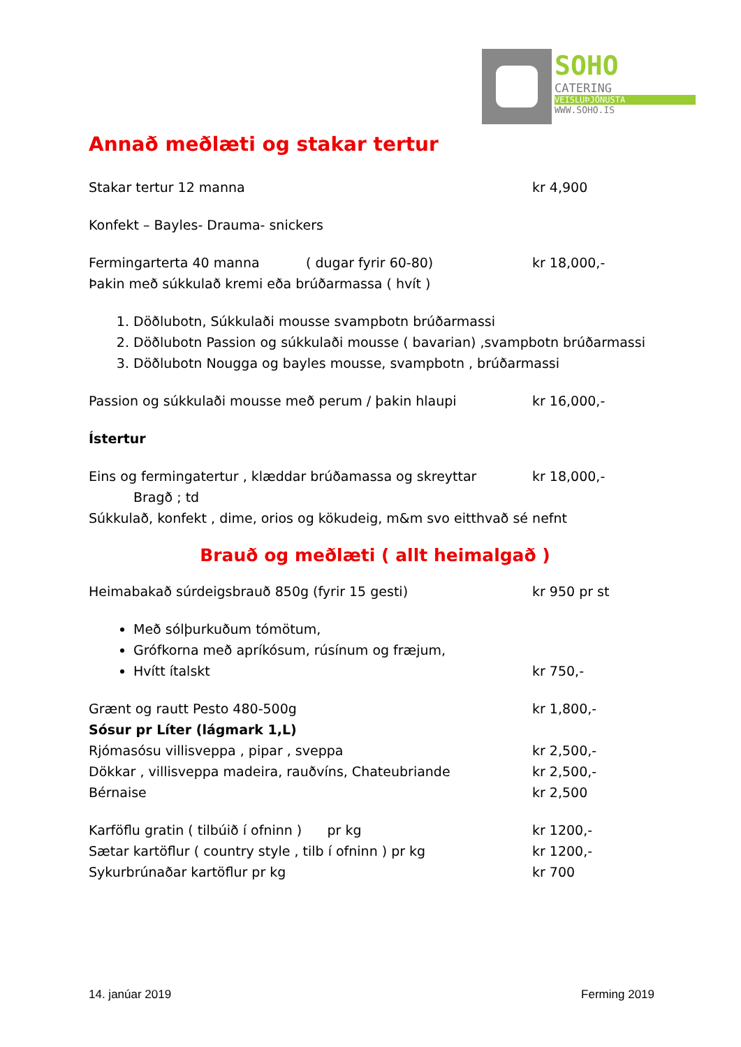SOHO
CATERING
VEISLUÞJÓNUSTA
WWW.SOHO.IS
Annað meðlæti og stakar tertur
Stakar tertur 12 manna kr 4,900
Konfekt – Bayles- Drauma- snickers
Fermingarterta 40 manna ( dugar fyrir 60-80) kr 18,000,-
Þakin með súkkulað kremi eða brúðarmassa ( hvít )
1. Döðlubotn, Súkkulaði mousse svampbotn brúðarmassi
2. Döðlubotn Passion og súkkulaði mousse ( bavarian) ,svampbotn brúðarmassi
3. Döðlubotn Nougga og bayles mousse, svampbotn , brúðarmassi
Passion og súkkulaði mousse með perum / þakin hlaupi kr 16,000,-
Ístertur
Eins og fermingatertur , klæddar brúðamassa og skreyttar
kr 18,000,-
Bragð ; td
Súkkulað, konfekt , dime, orios og kökudeig, m&m svo eitthvað sé nefnt
Brauð og meðlæti ( allt heimalgað )
Heimabakað súrdeigsbrauð 850g (fyrir 15 gesti) kr 950 pr st
Með sólþurkuðum tómötum,
Grófkorna með apríkósum, rúsínum og fræjum,
Hvítt ítalskt
kr 750,-
Grænt og rautt Pesto 480-500g kr 1,800,-
Sósur pr Líter (lágmark 1,L)
Rjómasósu villisveppa , pipar , sveppa kr 2,500,-
Dökkar , villisveppa madeira, rauðvíns, Chateubriande kr 2,500,-
Bérnaise kr 2,500
Karföflu gratin ( tilbúið í ofninn ) pr kg kr 1200,-
Sætar kartöflur ( country style , tilb í ofninn ) pr kg kr 1200,-
Sykurbrúnaðar kartöflur pr kg kr 700
14. janúar 2019 Ferming 2019